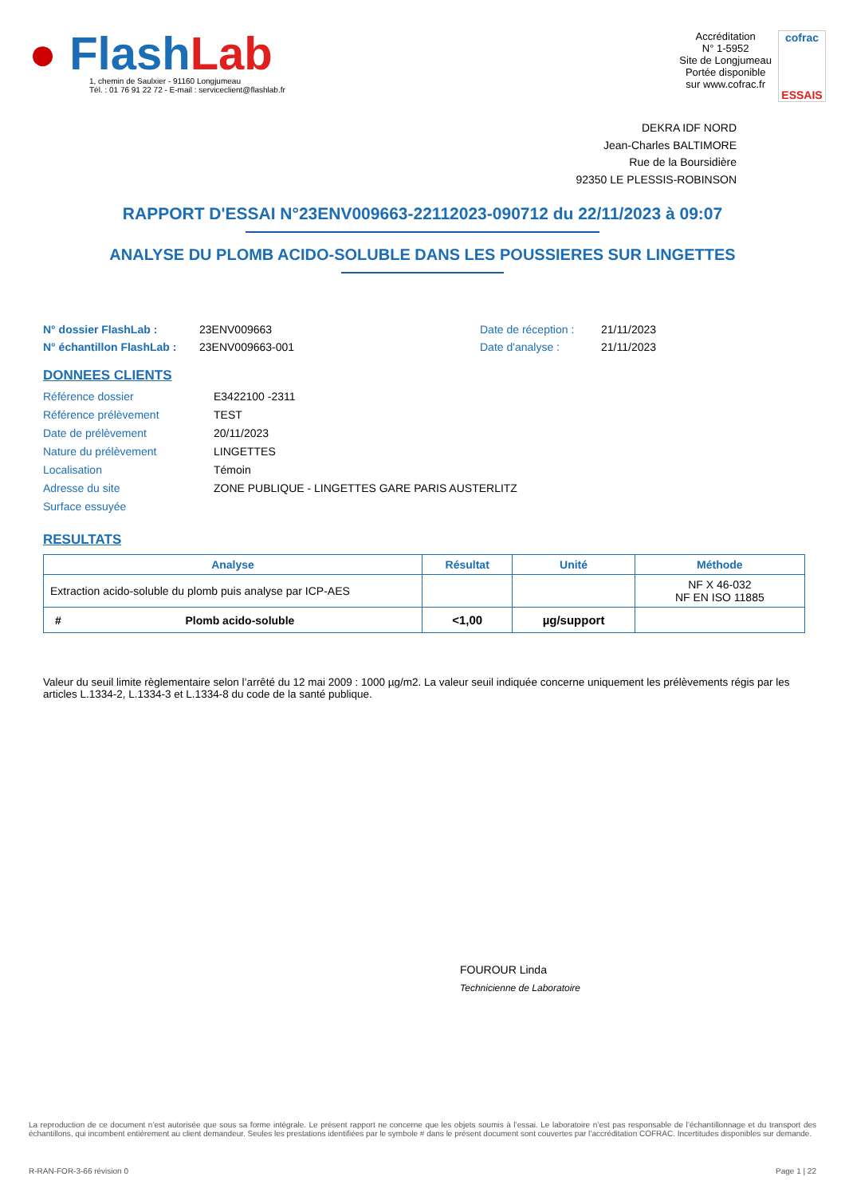● Flash Lab
1, chemin de Saulxier - 91160 Longjumeau
Tél. : 01 76 91 22 72 - E-mail : serviceclient@flashlab.fr
Accréditation
N° 1-5952
Site de Longjumeau
Portée disponible
sur www.cofrac.fr
cofrac
ESSAIS
DEKRA IDF NORD
Jean-Charles BALTIMORE
Rue de la Boursidière
92350 LE PLESSIS-ROBINSON
RAPPORT D'ESSAI N°23ENV009663-22112023-090712 du 22/11/2023 à 09:07
ANALYSE DU PLOMB ACIDO-SOLUBLE DANS LES POUSSIERES SUR LINGETTES
N° dossier FlashLab : 23ENV009663 Date de réception : 21/11/2023 N° échantillon FlashLab : 23ENV009663-001 Date d'analyse : 21/11/2023
DONNEES CLIENTS
Référence dossier E3422100 -2311 Référence prélèvement TEST Date de prélèvement 20/11/2023 Nature du prélèvement LINGETTES Localisation Témoin Adresse du site ZONE PUBLIQUE - LINGETTES GARE PARIS AUSTERLITZ Surface essuyée
RESULTATS
| Analyse | Résultat | Unité | Méthode |
| --- | --- | --- | --- |
| Extraction acido-soluble du plomb puis analyse par ICP-AES | | | NF X 46-032 NF EN ISO 11885 |
| # Plomb acido-soluble | <1,00 | µg/support | |
Valeur du seuil limite règlementaire selon l’arrêté du 12 mai 2009 : 1000 µg/m2. La valeur seuil indiquée concerne uniquement les prélèvements régis par les articles L.1334-2, L.1334-3 et L.1334-8 du code de la santé publique.
FOUROUR Linda
Technicienne de Laboratoire
La reproduction de ce document n’est autorisée que sous sa forme intégrale. Le présent rapport ne concerne que les objets soumis à l’essai. Le laboratoire n’est pas responsable de l’échantillonnage et du transport des échantillons, qui incombent entièrement au client demandeur. Seules les prestations identifiées par le symbole # dans le présent document sont couvertes par l’accréditation COFRAC. Incertitudes disponibles sur demande.
R-RAN-FOR-3-66 révision 0 Page 1 | 22